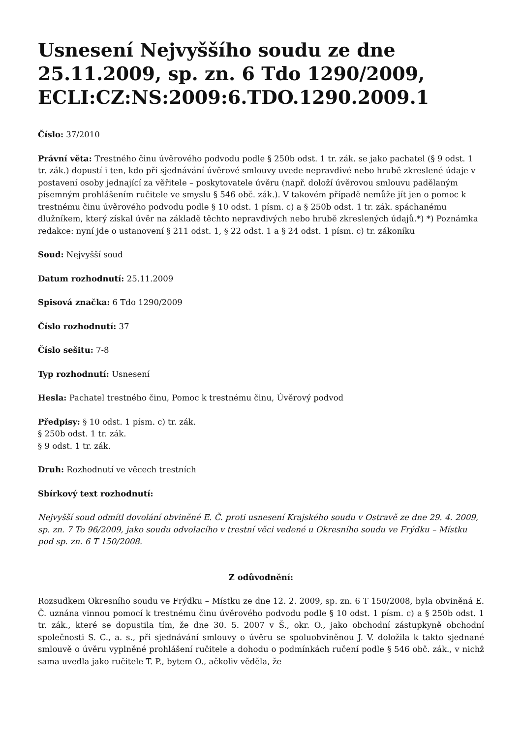Usnesení Nejvyššího soudu ze dne 25.11.2009, sp. zn. 6 Tdo 1290/2009, ECLI:CZ:NS:2009:6.TDO.1290.2009.1
Číslo: 37/2010
Právní věta: Trestného činu úvěrového podvodu podle § 250b odst. 1 tr. zák. se jako pachatel (§ 9 odst. 1 tr. zák.) dopustí i ten, kdo při sjednávání úvěrové smlouvy uvede nepravdivé nebo hrubě zkreslené údaje v postavení osoby jednající za věřitele – poskytovatele úvěru (např. doloží úvěrovou smlouvu padělaným písemným prohlášením ručitele ve smyslu § 546 obč. zák.). V takovém případě nemůže jít jen o pomoc k trestnému činu úvěrového podvodu podle § 10 odst. 1 písm. c) a § 250b odst. 1 tr. zák. spáchanému dlužníkem, který získal úvěr na základě těchto nepravdivých nebo hrubě zkreslených údajů.*) *) Poznámka redakce: nyní jde o ustanovení § 211 odst. 1, § 22 odst. 1 a § 24 odst. 1 písm. c) tr. zákoníku
Soud: Nejvyšší soud
Datum rozhodnutí: 25.11.2009
Spisová značka: 6 Tdo 1290/2009
Číslo rozhodnutí: 37
Číslo sešitu: 7-8
Typ rozhodnutí: Usnesení
Hesla: Pachatel trestného činu, Pomoc k trestnému činu, Úvěrový podvod
Předpisy: § 10 odst. 1 písm. c) tr. zák.
§ 250b odst. 1 tr. zák.
§ 9 odst. 1 tr. zák.
Druh: Rozhodnutí ve věcech trestních
Sbírkový text rozhodnutí:
Nejvyšší soud odmítl dovolání obviněné E. Č. proti usnesení Krajského soudu v Ostravě ze dne 29. 4. 2009, sp. zn. 7 To 96/2009, jako soudu odvolacího v trestní věci vedené u Okresního soudu ve Frýdku – Místku pod sp. zn. 6 T 150/2008.
Z odůvodnění:
Rozsudkem Okresního soudu ve Frýdku – Místku ze dne 12. 2. 2009, sp. zn. 6 T 150/2008, byla obviněná E. Č. uznána vinnou pomocí k trestnému činu úvěrového podvodu podle § 10 odst. 1 písm. c) a § 250b odst. 1 tr. zák., které se dopustila tím, že dne 30. 5. 2007 v Š., okr. O., jako obchodní zástupkyně obchodní společnosti S. C., a. s., při sjednávání smlouvy o úvěru se spoluobviněnou J. V. doložila k takto sjednané smlouvě o úvěru vyplněné prohlášení ručitele a dohodu o podmínkách ručení podle § 546 obč. zák., v nichž sama uvedla jako ručitele T. P., bytem O., ačkoliv věděla, že